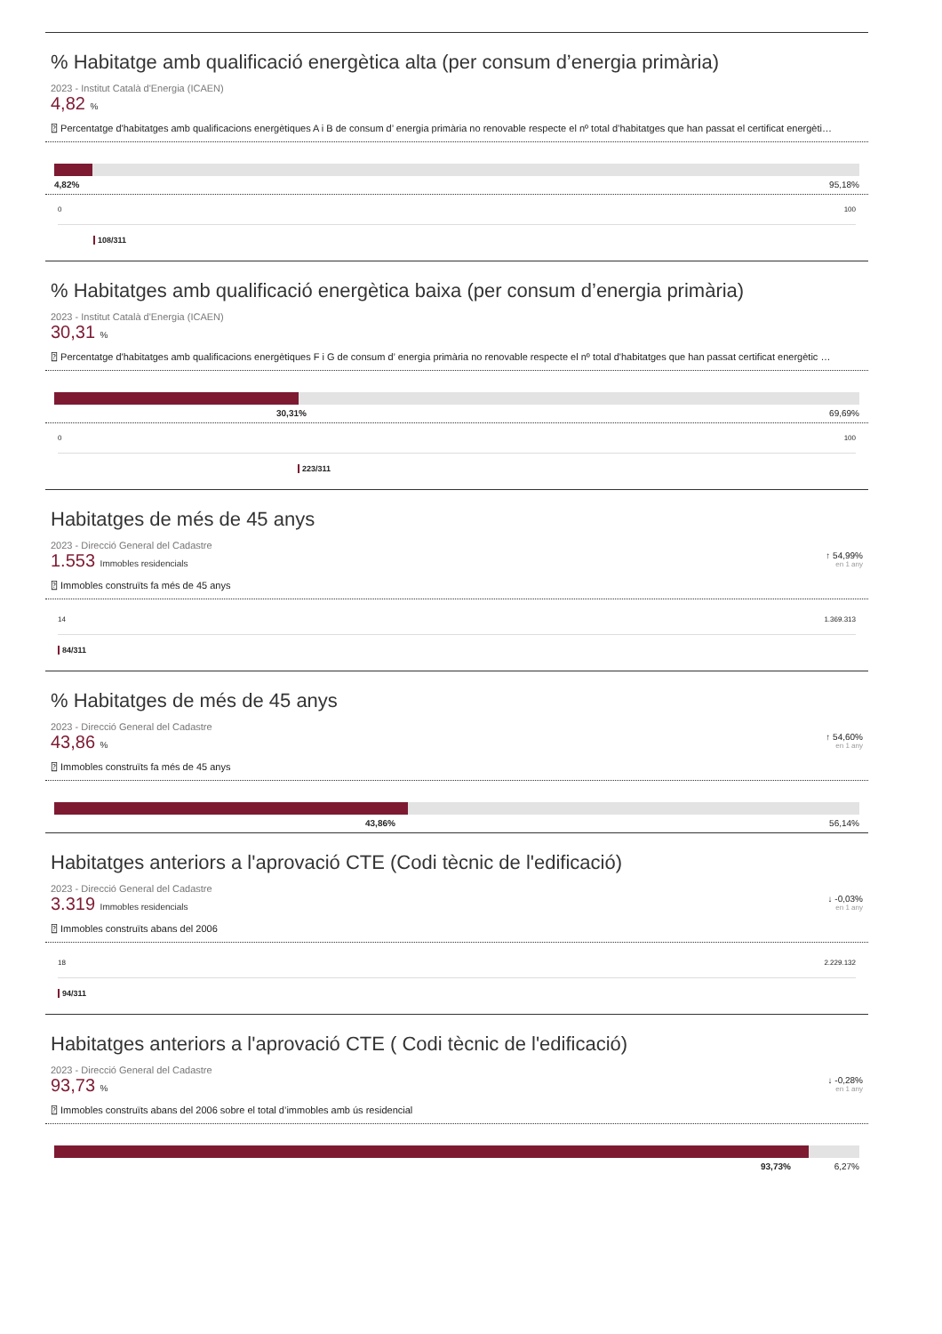% Habitatge amb qualificació energètica alta (per consum d’energia primària)
2023 - Institut Català d'Energia (ICAEN)
4,82 %
⍰ Percentatge d'habitatges amb qualificacions energètiques A i B de consum d’ energia primària no renovable respecte el nº total d’habitatges que han passat el certificat energèti…
4,82% 95,18%
0 100
108/311
% Habitatges amb qualificació energètica baixa (per consum d’energia primària)
2023 - Institut Català d'Energia (ICAEN)
30,31 %
⍰ Percentatge d'habitatges amb qualificacions energètiques F i G de consum d’ energia primària no renovable respecte el nº total d'habitatges que han passat certificat energètic …
30,31% 69,69%
0 100
223/311
Habitatges de més de 45 anys
2023 - Direcció General del Cadastre
1.553 Immobles residencials ↑ 54,99%
en 1 any
⍰ Immobles construïts fa més de 45 anys
14 1.369.313
84/311
% Habitatges de més de 45 anys
2023 - Direcció General del Cadastre
43,86 % ↑ 54,60%
en 1 any
⍰ Immobles construïts fa més de 45 anys
43,86% 56,14%
Habitatges anteriors a l'aprovació CTE (Codi tècnic de l'edificació)
2023 - Direcció General del Cadastre
3.319 Immobles residencials ↓ -0,03%
en 1 any
⍰ Immobles construïts abans del 2006
18 2.229.132
94/311
Habitatges anteriors a l'aprovació CTE ( Codi tècnic de l'edificació)
2023 - Direcció General del Cadastre
93,73 % ↓ -0,28%
en 1 any
⍰ Immobles construïts abans del 2006 sobre el total d’immobles amb ús residencial
93,73% 6,27%